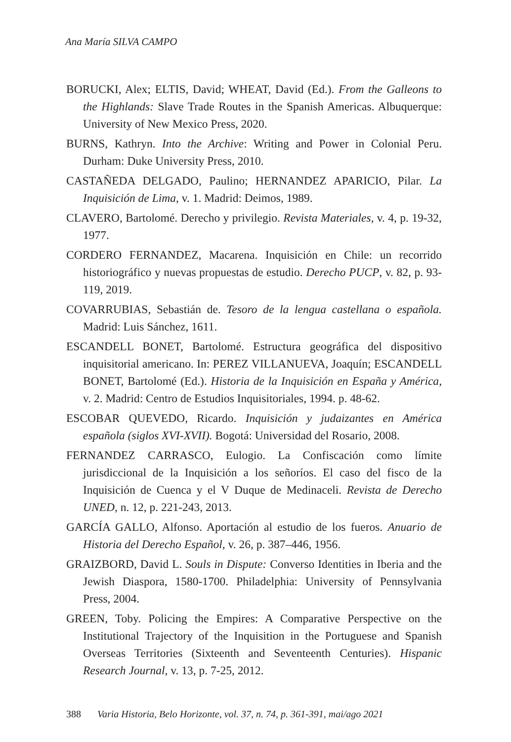Ana María SILVA CAMPO
BORUCKI, Alex; ELTIS, David; WHEAT, David (Ed.). From the Galleons to the Highlands: Slave Trade Routes in the Spanish Americas. Albuquerque: University of New Mexico Press, 2020.
BURNS, Kathryn. Into the Archive: Writing and Power in Colonial Peru. Durham: Duke University Press, 2010.
CASTAÑEDA DELGADO, Paulino; HERNANDEZ APARICIO, Pilar. La Inquisición de Lima, v. 1. Madrid: Deimos, 1989.
CLAVERO, Bartolomé. Derecho y privilegio. Revista Materiales, v. 4, p. 19-32, 1977.
CORDERO FERNANDEZ, Macarena. Inquisición en Chile: un recorrido historiográfico y nuevas propuestas de estudio. Derecho PUCP, v. 82, p. 93-119, 2019.
COVARRUBIAS, Sebastián de. Tesoro de la lengua castellana o española. Madrid: Luis Sánchez, 1611.
ESCANDELL BONET, Bartolomé. Estructura geográfica del dispositivo inquisitorial americano. In: PEREZ VILLANUEVA, Joaquín; ESCANDELL BONET, Bartolomé (Ed.). Historia de la Inquisición en España y América, v. 2. Madrid: Centro de Estudios Inquisitoriales, 1994. p. 48-62.
ESCOBAR QUEVEDO, Ricardo. Inquisición y judaizantes en América española (siglos XVI-XVII). Bogotá: Universidad del Rosario, 2008.
FERNANDEZ CARRASCO, Eulogio. La Confiscación como límite jurisdiccional de la Inquisición a los señoríos. El caso del fisco de la Inquisición de Cuenca y el V Duque de Medinaceli. Revista de Derecho UNED, n. 12, p. 221-243, 2013.
GARCÍA GALLO, Alfonso. Aportación al estudio de los fueros. Anuario de Historia del Derecho Español, v. 26, p. 387–446, 1956.
GRAIZBORD, David L. Souls in Dispute: Converso Identities in Iberia and the Jewish Diaspora, 1580-1700. Philadelphia: University of Pennsylvania Press, 2004.
GREEN, Toby. Policing the Empires: A Comparative Perspective on the Institutional Trajectory of the Inquisition in the Portuguese and Spanish Overseas Territories (Sixteenth and Seventeenth Centuries). Hispanic Research Journal, v. 13, p. 7-25, 2012.
388 Varia Historia, Belo Horizonte, vol. 37, n. 74, p. 361-391, mai/ago 2021